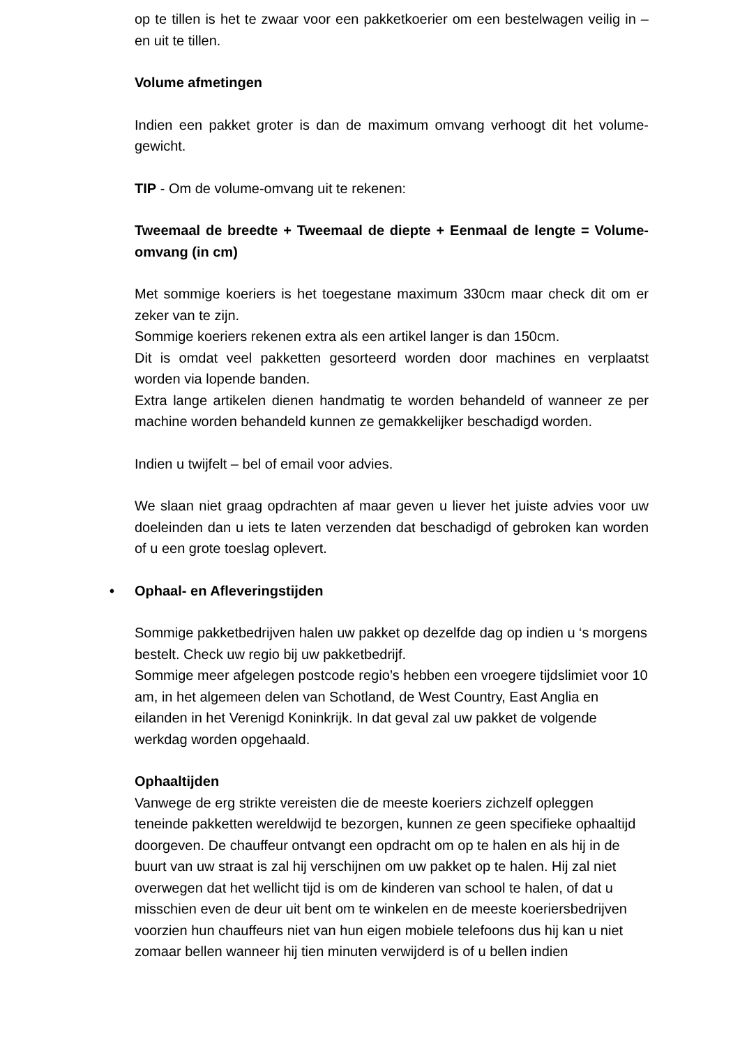op te tillen is het te zwaar voor een pakketkoerier om een bestelwagen veilig in – en uit te tillen.
Volume afmetingen
Indien een pakket groter is dan de maximum omvang verhoogt dit het volume-gewicht.
TIP - Om de volume-omvang uit te rekenen:
Tweemaal de breedte + Tweemaal de diepte + Eenmaal de lengte = Volume-omvang (in cm)
Met sommige koeriers is het toegestane maximum 330cm maar check dit om er zeker van te zijn.
Sommige koeriers rekenen extra als een artikel langer is dan 150cm.
Dit is omdat veel pakketten gesorteerd worden door machines en verplaatst worden via lopende banden.
Extra lange artikelen dienen handmatig te worden behandeld of wanneer ze per machine worden behandeld kunnen ze gemakkelijker beschadigd worden.
Indien u twijfelt – bel of email voor advies.
We slaan niet graag opdrachten af maar geven u liever het juiste advies voor uw doeleinden dan u iets te laten verzenden dat beschadigd of gebroken kan worden of u een grote toeslag oplevert.
• Ophaal- en Afleveringstijden
Sommige pakketbedrijven halen uw pakket op dezelfde dag op indien u ‘s morgens bestelt. Check uw regio bij uw pakketbedrijf.
Sommige meer afgelegen postcode regio’s hebben een vroegere tijdslimiet voor 10 am, in het algemeen delen van Schotland, de West Country, East Anglia en eilanden in het Verenigd Koninkrijk. In dat geval zal uw pakket de volgende werkdag worden opgehaald.
Ophaaltijden
Vanwege de erg strikte vereisten die de meeste koeriers zichzelf opleggen teneinde pakketten wereldwijd te bezorgen, kunnen ze geen specifieke ophaaltijd doorgeven. De chauffeur ontvangt een opdracht om op te halen en als hij in de buurt van uw straat is zal hij verschijnen om uw pakket op te halen. Hij zal niet overwegen dat het wellicht tijd is om de kinderen van school te halen, of dat u misschien even de deur uit bent om te winkelen en de meeste koeriersbedrijven voorzien hun chauffeurs niet van hun eigen mobiele telefoons dus hij kan u niet zomaar bellen wanneer hij tien minuten verwijderd is of u bellen indien